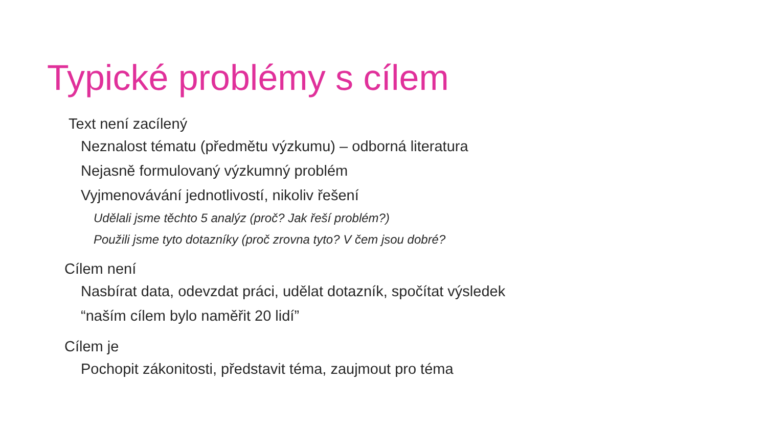Typické problémy s cílem
Text není zacílený
Neznalost tématu (předmětu výzkumu) – odborná literatura
Nejasně formulovaný výzkumný problém
Vyjmenovávání jednotlivostí, nikoliv řešení
Udělali jsme těchto 5 analýz (proč? Jak řeší problém?)
Použili jsme tyto dotazníky (proč zrovna tyto? V čem jsou dobré?
Cílem není
Nasbírat data, odevzdat práci, udělat dotazník, spočítat výsledek
“naším cílem bylo naměřit 20 lidí”
Cílem je
Pochopit zákonitosti, představit téma, zaujmout pro téma